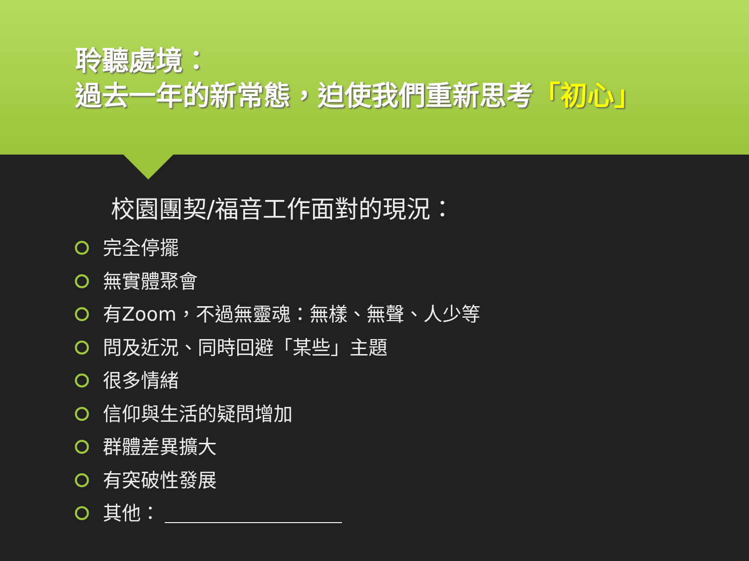聆聽處境：
過去一年的新常態，迫使我們重新思考「初心」
校園團契/福音工作面對的現況：
完全停擺
無實體聚會
有Zoom，不過無靈魂：無樣、無聲、人少等
問及近況、同時回避「某些」主題
很多情緒
信仰與生活的疑問增加
群體差異擴大
有突破性發展
其他：